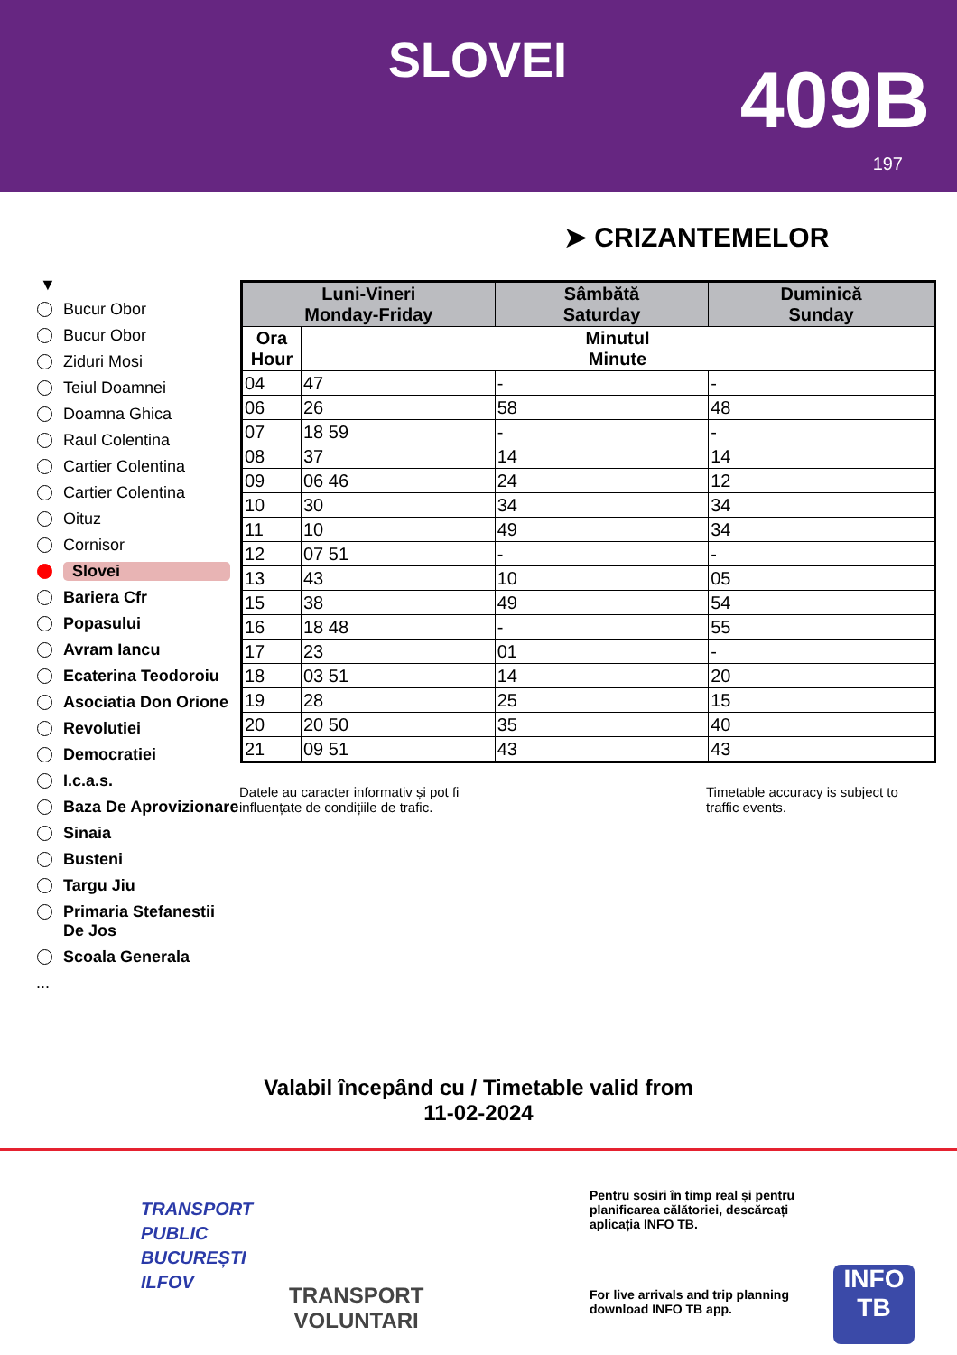SLOVEI 409B
197
➤ CRIZANTEMELOR
▼
Bucur Obor
Bucur Obor
Ziduri Mosi
Teiul Doamnei
Doamna Ghica
Raul Colentina
Cartier Colentina
Cartier Colentina
Oituz
Cornisor
Slovei
Bariera Cfr
Popasului
Avram Iancu
Ecaterina Teodoroiu
Asociatia Don Orione
Revolutiei
Democratiei
I.c.a.s.
Baza De Aprovizionare
Sinaia
Busteni
Targu Jiu
Primaria Stefanestii De Jos
Scoala Generala
...
| Luni-Vineri Monday-Friday | | Sâmbătă Saturday | Duminică Sunday |
| --- | --- | --- | --- |
| Ora Hour | Minutul Minute | | |
| 04 | 47 | - | - |
| 06 | 26 | 58 | 48 |
| 07 | 18 59 | - | - |
| 08 | 37 | 14 | 14 |
| 09 | 06 46 | 24 | 12 |
| 10 | 30 | 34 | 34 |
| 11 | 10 | 49 | 34 |
| 12 | 07 51 | - | - |
| 13 | 43 | 10 | 05 |
| 15 | 38 | 49 | 54 |
| 16 | 18 48 | - | 55 |
| 17 | 23 | 01 | - |
| 18 | 03 51 | 14 | 20 |
| 19 | 28 | 25 | 15 |
| 20 | 20 50 | 35 | 40 |
| 21 | 09 51 | 43 | 43 |
Datele au caracter informativ și pot fi influențate de condițiile de trafic.
Timetable accuracy is subject to traffic events.
Valabil începând cu / Timetable valid from
11-02-2024
TRANSPORT
PUBLIC
BUCUREȘTI
ILFOV
TRANSPORT
VOLUNTARI
Pentru sosiri în timp real și pentru planificarea călătoriei, descărcați aplicația INFO TB.
For live arrivals and trip planning download INFO TB app.
INFO
TB